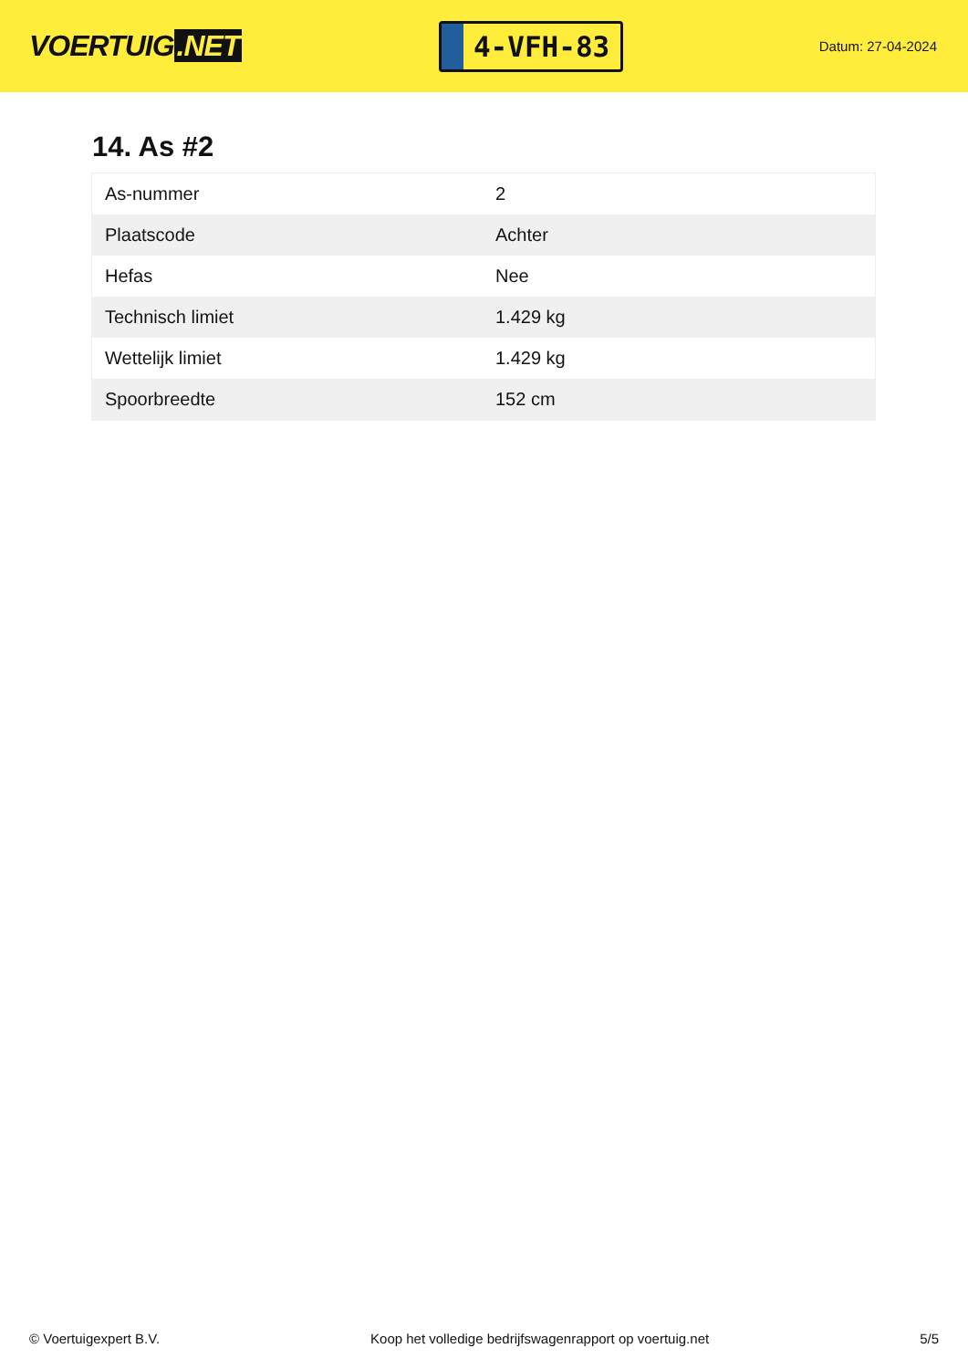VOERTUIG.NET
4-VFH-83
Datum: 27-04-2024
14. As #2
| As-nummer | 2 |
| Plaatscode | Achter |
| Hefas | Nee |
| Technisch limiet | 1.429 kg |
| Wettelijk limiet | 1.429 kg |
| Spoorbreedte | 152 cm |
© Voertuigexpert B.V. Koop het volledige bedrijfswagenrapport op voertuig.net 5/5